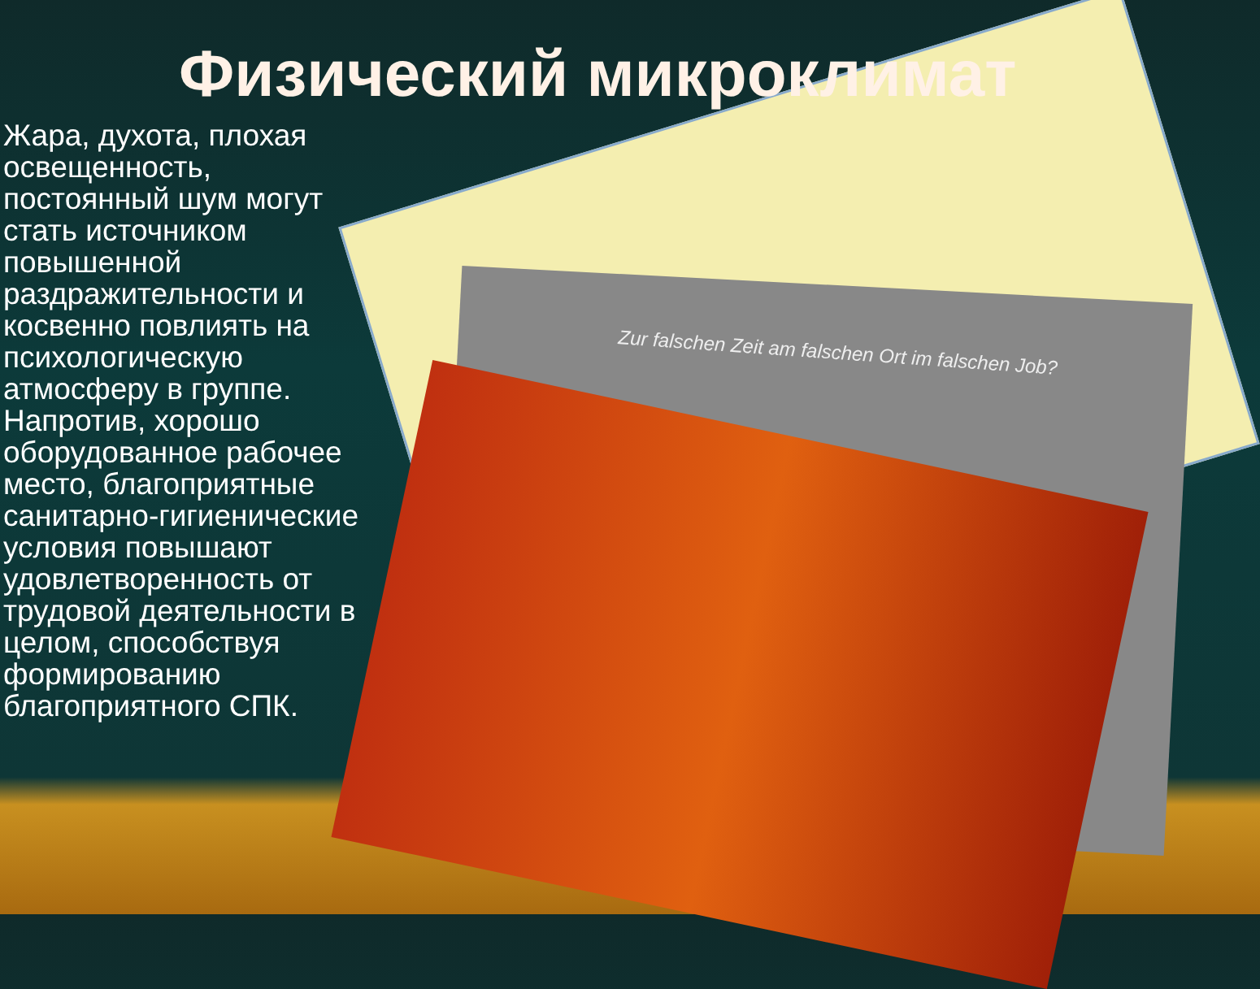Физический микроклимат
Жара, духота, плохая освещенность, постоянный шум могут стать источником повышенной раздражительности и косвенно повлиять на психологическую атмосферу в группе. Напротив, хорошо оборудованное рабочее место, благоприятные санитарно-гигиенические условия повышают удовлетворенность от трудовой деятельности в целом, способствуя формированию благоприятного СПК.
Zur falschen Zeit am falschen Ort im falschen Job?